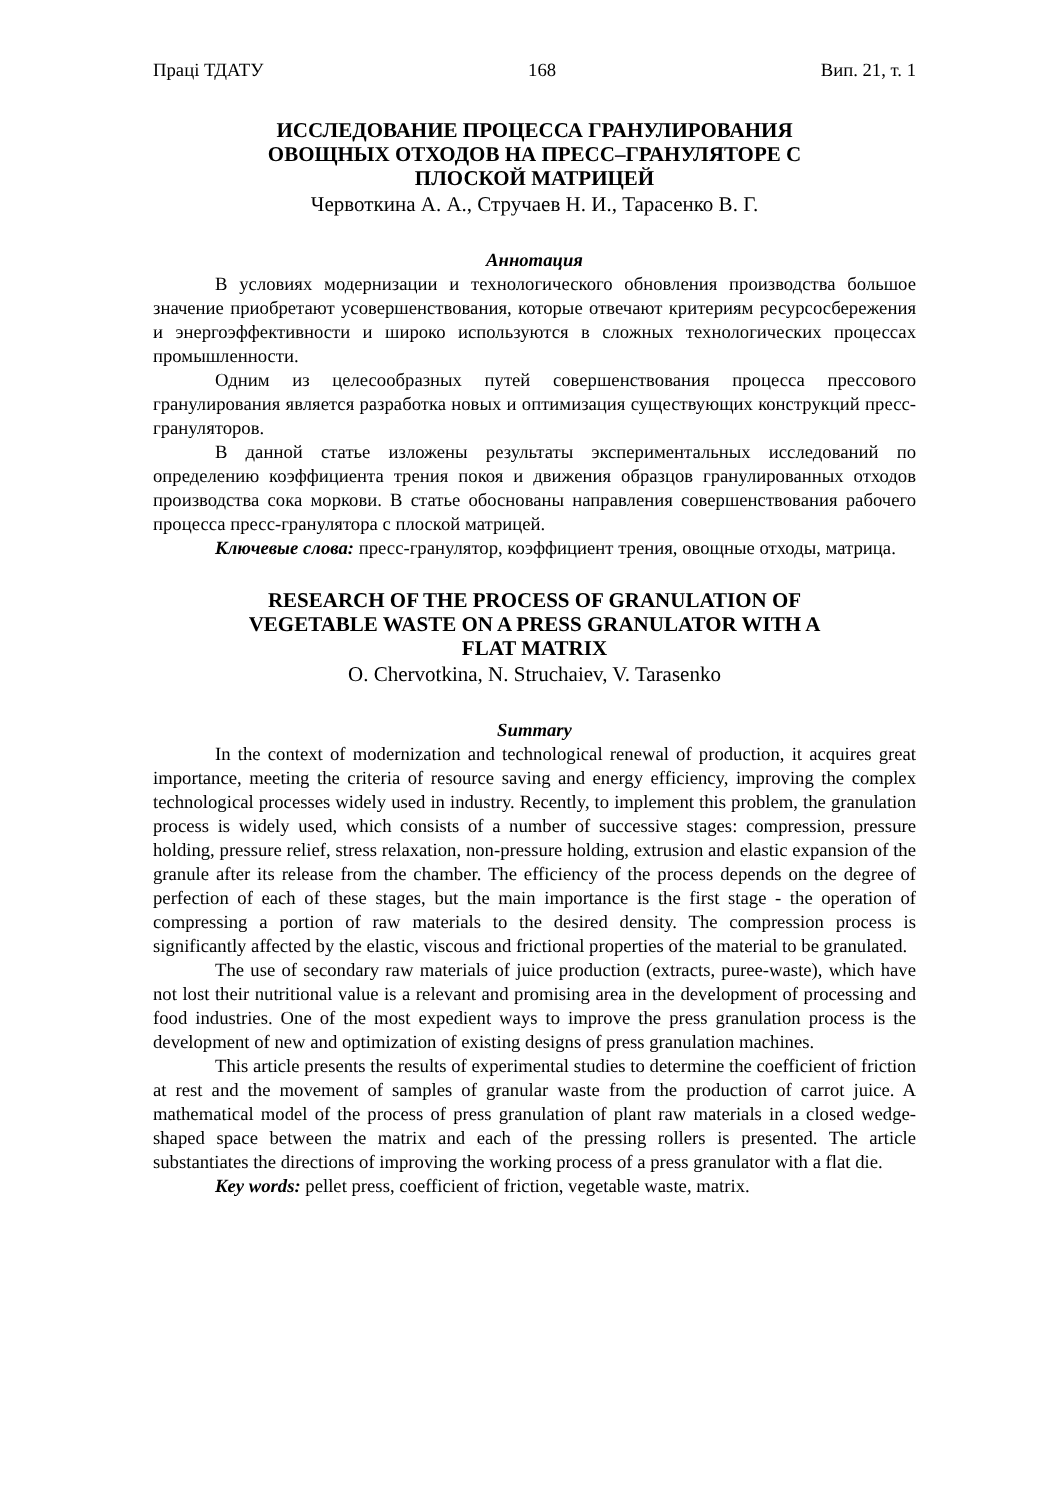Праці ТДАТУ 168 Вип. 21, т. 1
ИССЛЕДОВАНИЕ ПРОЦЕССА ГРАНУЛИРОВАНИЯ
ОВОЩНЫХ ОТХОДОВ НА ПРЕСС–ГРАНУЛЯТОРЕ С
ПЛОСКОЙ МАТРИЦЕЙ
Червоткина А. А., Стручаев Н. И., Тарасенко В. Г.
Аннотация
В условиях модернизации и технологического обновления производства большое значение приобретают усовершенствования, которые отвечают критериям ресурсосбережения и энергоэффективности и широко используются в сложных технологических процессах промышленности.
Одним из целесообразных путей совершенствования процесса прессового гранулирования является разработка новых и оптимизация существующих конструкций пресс- грануляторов.
В данной статье изложены результаты экспериментальных исследований по определению коэффициента трения покоя и движения образцов гранулированных отходов производства сока моркови. В статье обоснованы направления совершенствования рабочего процесса пресс-гранулятора с плоской матрицей.
Ключевые слова: пресс-гранулятор, коэффициент трения, овощные отходы, матрица.
RESEARCH OF THE PROCESS OF GRANULATION OF
VEGETABLE WASTE ON A PRESS GRANULATOR WITH A
FLAT MATRIX
O. Chervotkina, N. Struchaiev, V. Tarasenko
Summary
In the context of modernization and technological renewal of production, it acquires great importance, meeting the criteria of resource saving and energy efficiency, improving the complex technological processes widely used in industry. Recently, to implement this problem, the granulation process is widely used, which consists of a number of successive stages: compression, pressure holding, pressure relief, stress relaxation, non-pressure holding, extrusion and elastic expansion of the granule after its release from the chamber. The efficiency of the process depends on the degree of perfection of each of these stages, but the main importance is the first stage - the operation of compressing a portion of raw materials to the desired density. The compression process is significantly affected by the elastic, viscous and frictional properties of the material to be granulated.
The use of secondary raw materials of juice production (extracts, puree-waste), which have not lost their nutritional value is a relevant and promising area in the development of processing and food industries. One of the most expedient ways to improve the press granulation process is the development of new and optimization of existing designs of press granulation machines.
This article presents the results of experimental studies to determine the coefficient of friction at rest and the movement of samples of granular waste from the production of carrot juice. A mathematical model of the process of press granulation of plant raw materials in a closed wedge-shaped space between the matrix and each of the pressing rollers is presented. The article substantiates the directions of improving the working process of a press granulator with a flat die.
Key words: pellet press, coefficient of friction, vegetable waste, matrix.